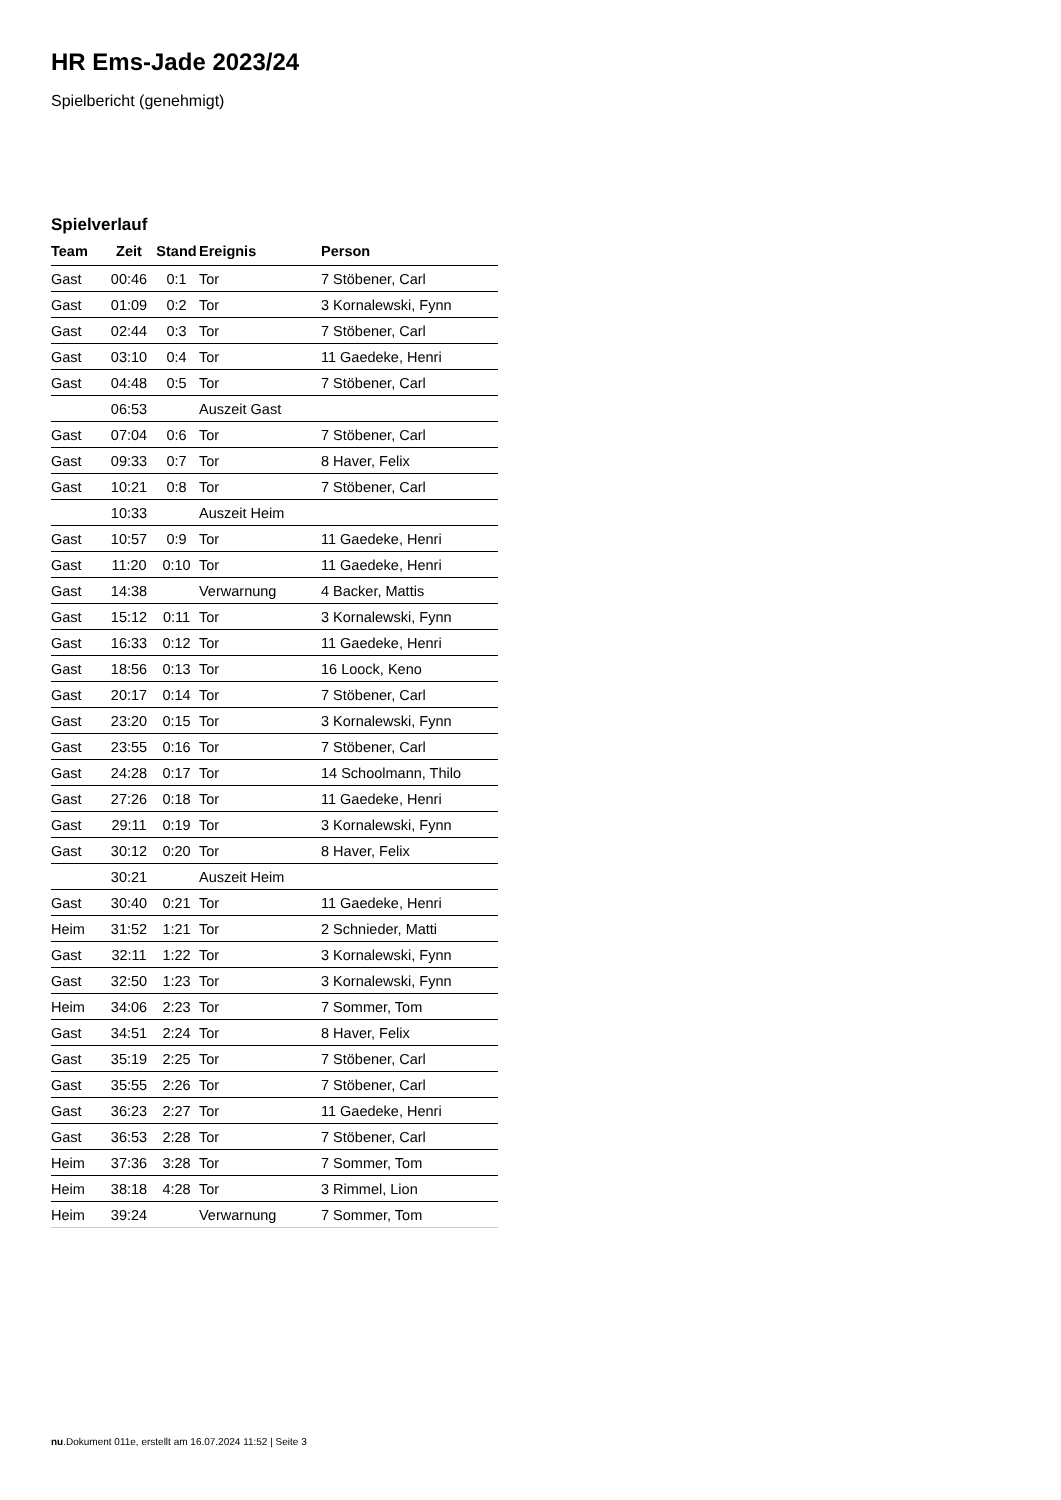HR Ems-Jade 2023/24
Spielbericht (genehmigt)
Spielverlauf
| Team | Zeit | Stand | Ereignis | Person |
| --- | --- | --- | --- | --- |
| Gast | 00:46 | 0:1 | Tor | 7 Stöbener, Carl |
| Gast | 01:09 | 0:2 | Tor | 3 Kornalewski, Fynn |
| Gast | 02:44 | 0:3 | Tor | 7 Stöbener, Carl |
| Gast | 03:10 | 0:4 | Tor | 11 Gaedeke, Henri |
| Gast | 04:48 | 0:5 | Tor | 7 Stöbener, Carl |
| | 06:53 | | Auszeit Gast | |
| Gast | 07:04 | 0:6 | Tor | 7 Stöbener, Carl |
| Gast | 09:33 | 0:7 | Tor | 8 Haver, Felix |
| Gast | 10:21 | 0:8 | Tor | 7 Stöbener, Carl |
| | 10:33 | | Auszeit Heim | |
| Gast | 10:57 | 0:9 | Tor | 11 Gaedeke, Henri |
| Gast | 11:20 | 0:10 | Tor | 11 Gaedeke, Henri |
| Gast | 14:38 | | Verwarnung | 4 Backer, Mattis |
| Gast | 15:12 | 0:11 | Tor | 3 Kornalewski, Fynn |
| Gast | 16:33 | 0:12 | Tor | 11 Gaedeke, Henri |
| Gast | 18:56 | 0:13 | Tor | 16 Loock, Keno |
| Gast | 20:17 | 0:14 | Tor | 7 Stöbener, Carl |
| Gast | 23:20 | 0:15 | Tor | 3 Kornalewski, Fynn |
| Gast | 23:55 | 0:16 | Tor | 7 Stöbener, Carl |
| Gast | 24:28 | 0:17 | Tor | 14 Schoolmann, Thilo |
| Gast | 27:26 | 0:18 | Tor | 11 Gaedeke, Henri |
| Gast | 29:11 | 0:19 | Tor | 3 Kornalewski, Fynn |
| Gast | 30:12 | 0:20 | Tor | 8 Haver, Felix |
| | 30:21 | | Auszeit Heim | |
| Gast | 30:40 | 0:21 | Tor | 11 Gaedeke, Henri |
| Heim | 31:52 | 1:21 | Tor | 2 Schnieder, Matti |
| Gast | 32:11 | 1:22 | Tor | 3 Kornalewski, Fynn |
| Gast | 32:50 | 1:23 | Tor | 3 Kornalewski, Fynn |
| Heim | 34:06 | 2:23 | Tor | 7 Sommer, Tom |
| Gast | 34:51 | 2:24 | Tor | 8 Haver, Felix |
| Gast | 35:19 | 2:25 | Tor | 7 Stöbener, Carl |
| Gast | 35:55 | 2:26 | Tor | 7 Stöbener, Carl |
| Gast | 36:23 | 2:27 | Tor | 11 Gaedeke, Henri |
| Gast | 36:53 | 2:28 | Tor | 7 Stöbener, Carl |
| Heim | 37:36 | 3:28 | Tor | 7 Sommer, Tom |
| Heim | 38:18 | 4:28 | Tor | 3 Rimmel, Lion |
| Heim | 39:24 | | Verwarnung | 7 Sommer, Tom |
nu.Dokument 011e, erstellt am 16.07.2024 11:52 | Seite 3